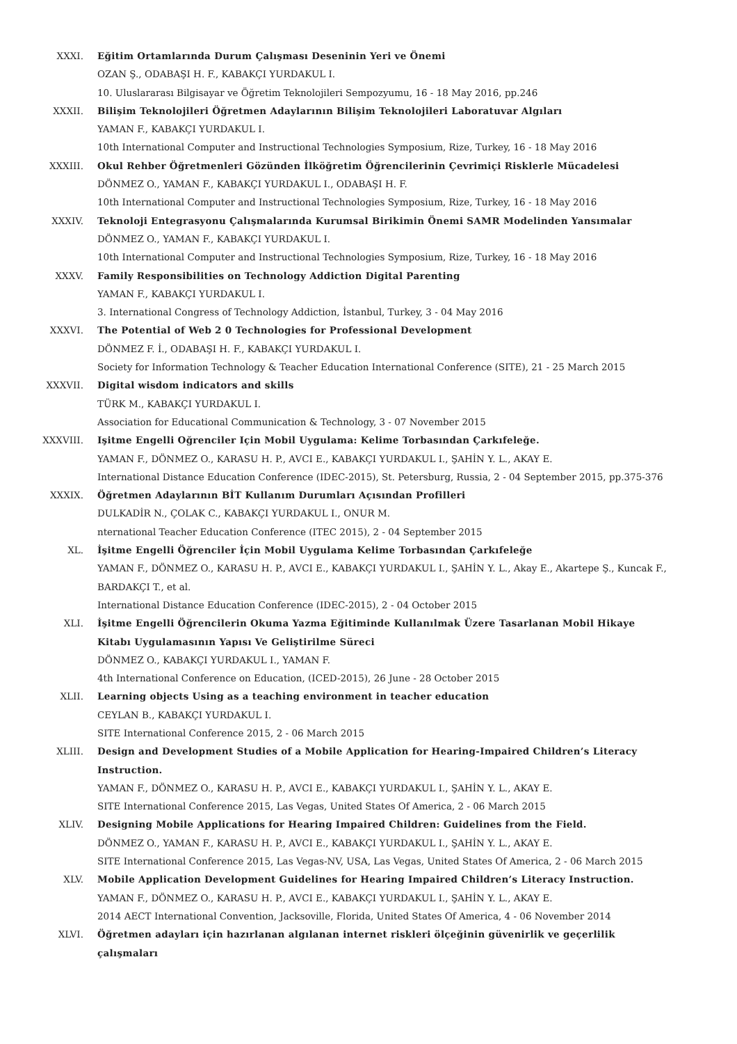XXXI. Eğitim Ortamlarında Durum Çalışması Deseninin Yeri ve Önemi
OZAN Ş., ODABAŞI H. F., KABAKÇI YURDAKUL I.
10. Uluslararası Bilgisayar ve Öğretim Teknolojileri Sempozyumu, 16 - 18 May 2016, pp.246
XXXII. Bilişim Teknolojileri Öğretmen Adaylarının Bilişim Teknolojileri Laboratuvar Algıları
YAMAN F., KABAKÇI YURDAKUL I.
10th International Computer and Instructional Technologies Symposium, Rize, Turkey, 16 - 18 May 2016
XXXIII. Okul Rehber Öğretmenleri Gözünden İlköğretim Öğrencilerinin Çevrimiçi Risklerle Mücadelesi
DÖNMEZ O., YAMAN F., KABAKÇI YURDAKUL I., ODABAŞI H. F.
10th International Computer and Instructional Technologies Symposium, Rize, Turkey, 16 - 18 May 2016
XXXIV. Teknoloji Entegrasyonu Çalışmalarında Kurumsal Birikimin Önemi SAMR Modelinden Yansımalar
DÖNMEZ O., YAMAN F., KABAKÇI YURDAKUL I.
10th International Computer and Instructional Technologies Symposium, Rize, Turkey, 16 - 18 May 2016
XXXV. Family Responsibilities on Technology Addiction Digital Parenting
YAMAN F., KABAKÇI YURDAKUL I.
3. International Congress of Technology Addiction, İstanbul, Turkey, 3 - 04 May 2016
XXXVI. The Potential of Web 2 0 Technologies for Professional Development
DÖNMEZ F. İ., ODABAŞI H. F., KABAKÇI YURDAKUL I.
Society for Information Technology & Teacher Education International Conference (SITE), 21 - 25 March 2015
XXXVII. Digital wisdom indicators and skills
TÜRK M., KABAKÇI YURDAKUL I.
Association for Educational Communication & Technology, 3 - 07 November 2015
XXXVIII. Işitme Engelli Oğrenciler Için Mobil Uygulama: Kelime Torbasından Çarkıfeleğe.
YAMAN F., DÖNMEZ O., KARASU H. P., AVCI E., KABAKÇI YURDAKUL I., ŞAHİN Y. L., AKAY E.
International Distance Education Conference (IDEC-2015), St. Petersburg, Russia, 2 - 04 September 2015, pp.375-376
XXXIX. Öğretmen Adaylarının BİT Kullanım Durumları Açısından Profilleri
DULKADİR N., ÇOLAK C., KABAKÇI YURDAKUL I., ONUR M.
nternational Teacher Education Conference (ITEC 2015), 2 - 04 September 2015
XL. İşitme Engelli Öğrenciler İçin Mobil Uygulama Kelime Torbasından Çarkıfeleğe
YAMAN F., DÖNMEZ O., KARASU H. P., AVCI E., KABAKÇI YURDAKUL I., ŞAHİN Y. L., Akay E., Akartepe Ş., Kuncak F., BARDAKÇI T., et al.
International Distance Education Conference (IDEC-2015), 2 - 04 October 2015
XLI. İşitme Engelli Öğrencilerin Okuma Yazma Eğitiminde Kullanılmak Üzere Tasarlanan Mobil Hikaye Kitabı Uygulamasının Yapısı Ve Geliştirilme Süreci
DÖNMEZ O., KABAKÇI YURDAKUL I., YAMAN F.
4th International Conference on Education, (ICED-2015), 26 June - 28 October 2015
XLII. Learning objects Using as a teaching environment in teacher education
CEYLAN B., KABAKÇI YURDAKUL I.
SITE International Conference 2015, 2 - 06 March 2015
XLIII. Design and Development Studies of a Mobile Application for Hearing-Impaired Children’s Literacy Instruction.
YAMAN F., DÖNMEZ O., KARASU H. P., AVCI E., KABAKÇI YURDAKUL I., ŞAHİN Y. L., AKAY E.
SITE International Conference 2015, Las Vegas, United States Of America, 2 - 06 March 2015
XLIV. Designing Mobile Applications for Hearing Impaired Children: Guidelines from the Field.
DÖNMEZ O., YAMAN F., KARASU H. P., AVCI E., KABAKÇI YURDAKUL I., ŞAHİN Y. L., AKAY E.
SITE International Conference 2015, Las Vegas-NV, USA, Las Vegas, United States Of America, 2 - 06 March 2015
XLV. Mobile Application Development Guidelines for Hearing Impaired Children’s Literacy Instruction.
YAMAN F., DÖNMEZ O., KARASU H. P., AVCI E., KABAKÇI YURDAKUL I., ŞAHİN Y. L., AKAY E.
2014 AECT International Convention, Jacksoville, Florida, United States Of America, 4 - 06 November 2014
XLVI. Öğretmen adayları için hazırlanan algılanan internet riskleri ölçeğinin güvenirlik ve geçerlilik çalışmaları